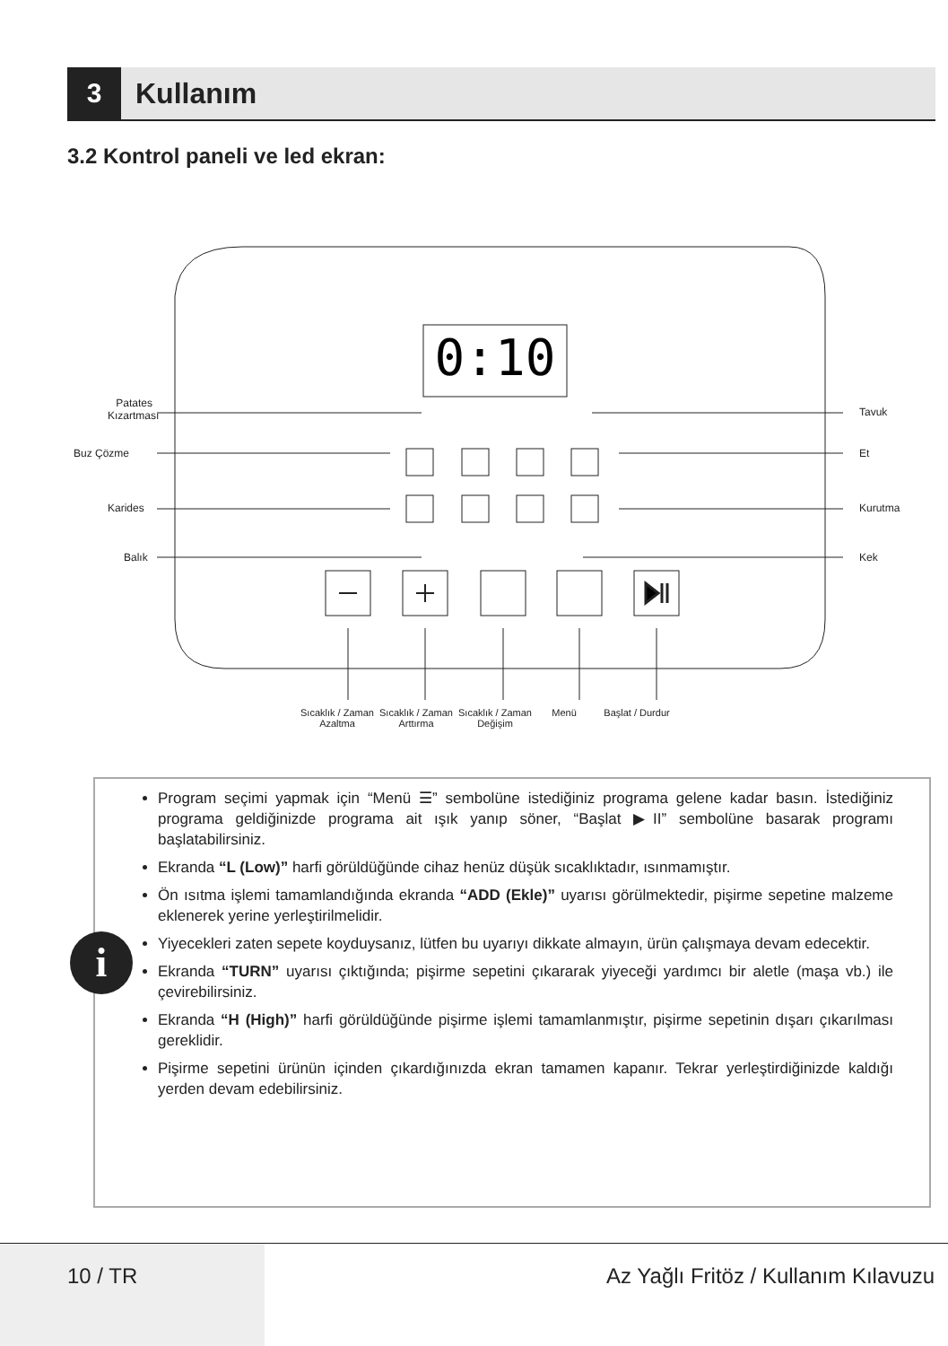3
Kullanım
3.2 Kontrol paneli ve led ekran:
0:10
Patates Kızartması
Buz Çözme
Karides
Balık
Tavuk
Et
Kurutma
Kek
Sıcaklık / Zaman Azaltma Sıcaklık / Zaman Arttırma Sıcaklık / Zaman Değişim Menü Başlat / Durdur
i
Program seçimi yapmak için “Menü ☰” sembolüne istediğiniz programa gelene kadar basın. İstediğiniz programa geldiğinizde programa ait ışık yanıp söner, “Başlat ▶II” sembolüne basarak programı başlatabilirsiniz.
Ekranda “L (Low)” harfi görüldüğünde cihaz henüz düşük sıcaklıktadır, ısınmamıştır.
Ön ısıtma işlemi tamamlandığında ekranda “ADD (Ekle)” uyarısı görülmektedir, pişirme sepetine malzeme eklenerek yerine yerleştirilmelidir.
Yiyecekleri zaten sepete koyduysanız, lütfen bu uyarıyı dikkate almayın, ürün çalışmaya devam edecektir.
Ekranda “TURN” uyarısı çıktığında; pişirme sepetini çıkararak yiyeceği yardımcı bir aletle (maşa vb.) ile çevirebilirsiniz.
Ekranda “H (High)” harfi görüldüğünde pişirme işlemi tamamlanmıştır, pişirme sepetinin dışarı çıkarılması gereklidir.
Pişirme sepetini ürünün içinden çıkardığınızda ekran tamamen kapanır. Tekrar yerleştirdiğinizde kaldığı yerden devam edebilirsiniz.
10 / TR Az Yağlı Fritöz / Kullanım Kılavuzu